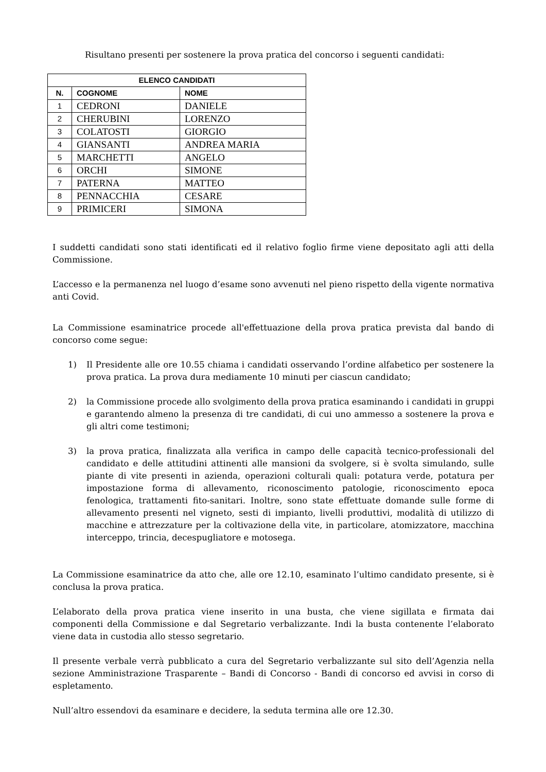Risultano presenti per sostenere la prova pratica del concorso i seguenti candidati:
| ELENCO CANDIDATI | | |
| --- | --- | --- |
| N. | COGNOME | NOME |
| 1 | CEDRONI | DANIELE |
| 2 | CHERUBINI | LORENZO |
| 3 | COLATOSTI | GIORGIO |
| 4 | GIANSANTI | ANDREA MARIA |
| 5 | MARCHETTI | ANGELO |
| 6 | ORCHI | SIMONE |
| 7 | PATERNA | MATTEO |
| 8 | PENNACCHIA | CESARE |
| 9 | PRIMICERI | SIMONA |
I suddetti candidati sono stati identificati ed il relativo foglio firme viene depositato agli atti della Commissione.
L’accesso e la permanenza nel luogo d’esame sono avvenuti nel pieno rispetto della vigente normativa anti Covid.
La Commissione esaminatrice procede all'effettuazione della prova pratica prevista dal bando di concorso come segue:
1) Il Presidente alle ore 10.55 chiama i candidati osservando l’ordine alfabetico per sostenere la prova pratica. La prova dura mediamente 10 minuti per ciascun candidato;
2) la Commissione procede allo svolgimento della prova pratica esaminando i candidati in gruppi e garantendo almeno la presenza di tre candidati, di cui uno ammesso a sostenere la prova e gli altri come testimoni;
3) la prova pratica, finalizzata alla verifica in campo delle capacità tecnico-professionali del candidato e delle attitudini attinenti alle mansioni da svolgere, si è svolta simulando, sulle piante di vite presenti in azienda, operazioni colturali quali: potatura verde, potatura per impostazione forma di allevamento, riconoscimento patologie, riconoscimento epoca fenologica, trattamenti fito-sanitari. Inoltre, sono state effettuate domande sulle forme di allevamento presenti nel vigneto, sesti di impianto, livelli produttivi, modalità di utilizzo di macchine e attrezzature per la coltivazione della vite, in particolare, atomizzatore, macchina interceppo, trincia, decespugliatore e motosega.
La Commissione esaminatrice da atto che, alle ore 12.10, esaminato l’ultimo candidato presente, si è conclusa la prova pratica.
L’elaborato della prova pratica viene inserito in una busta, che viene sigillata e firmata dai componenti della Commissione e dal Segretario verbalizzante. Indi la busta contenente l’elaborato viene data in custodia allo stesso segretario.
Il presente verbale verrà pubblicato a cura del Segretario verbalizzante sul sito dell’Agenzia nella sezione Amministrazione Trasparente – Bandi di Concorso - Bandi di concorso ed avvisi in corso di espletamento.
Null’altro essendovi da esaminare e decidere, la seduta termina alle ore 12.30.